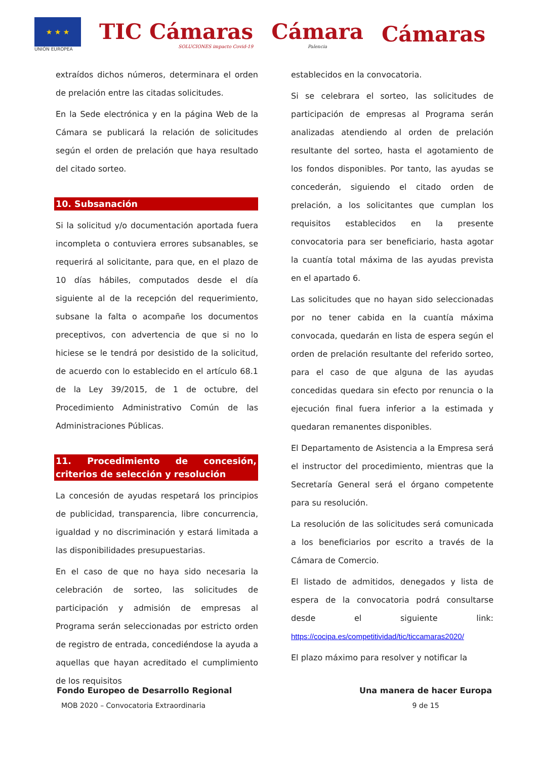★ ★ ★
UNIÓN EUROPEA
TIC Cámaras
SOLUCIONES impacto Covid-19
Cámara
Palencia
Cámaras
extraídos dichos números, determinara el orden de prelación entre las citadas solicitudes.
En la Sede electrónica y en la página Web de la Cámara se publicará la relación de solicitudes según el orden de prelación que haya resultado del citado sorteo.
10. Subsanación
Si la solicitud y/o documentación aportada fuera incompleta o contuviera errores subsanables, se requerirá al solicitante, para que, en el plazo de 10 días hábiles, computados desde el día siguiente al de la recepción del requerimiento, subsane la falta o acompañe los documentos preceptivos, con advertencia de que si no lo hiciese se le tendrá por desistido de la solicitud, de acuerdo con lo establecido en el artículo 68.1 de la Ley 39/2015, de 1 de octubre, del Procedimiento Administrativo Común de las Administraciones Públicas.
11. Procedimiento de concesión, criterios de selección y resolución
La concesión de ayudas respetará los principios de publicidad, transparencia, libre concurrencia, igualdad y no discriminación y estará limitada a las disponibilidades presupuestarias.
En el caso de que no haya sido necesaria la celebración de sorteo, las solicitudes de participación y admisión de empresas al Programa serán seleccionadas por estricto orden de registro de entrada, concediéndose la ayuda a aquellas que hayan acreditado el cumplimiento de los requisitos
establecidos en la convocatoria.
Si se celebrara el sorteo, las solicitudes de participación de empresas al Programa serán analizadas atendiendo al orden de prelación resultante del sorteo, hasta el agotamiento de los fondos disponibles. Por tanto, las ayudas se concederán, siguiendo el citado orden de prelación, a los solicitantes que cumplan los requisitos establecidos en la presente convocatoria para ser beneficiario, hasta agotar la cuantía total máxima de las ayudas prevista en el apartado 6.
Las solicitudes que no hayan sido seleccionadas por no tener cabida en la cuantía máxima convocada, quedarán en lista de espera según el orden de prelación resultante del referido sorteo, para el caso de que alguna de las ayudas concedidas quedara sin efecto por renuncia o la ejecución final fuera inferior a la estimada y quedaran remanentes disponibles.
El Departamento de Asistencia a la Empresa será el instructor del procedimiento, mientras que la Secretaría General será el órgano competente para su resolución.
La resolución de las solicitudes será comunicada a los beneficiarios por escrito a través de la Cámara de Comercio.
El listado de admitidos, denegados y lista de espera de la convocatoria podrá consultarse desde el siguiente link: https://cocipa.es/competitividad/tic/ticcamaras2020/
El plazo máximo para resolver y notificar la
Fondo Europeo de Desarrollo Regional
MOB 2020 – Convocatoria Extraordinaria
Una manera de hacer Europa
9 de 15